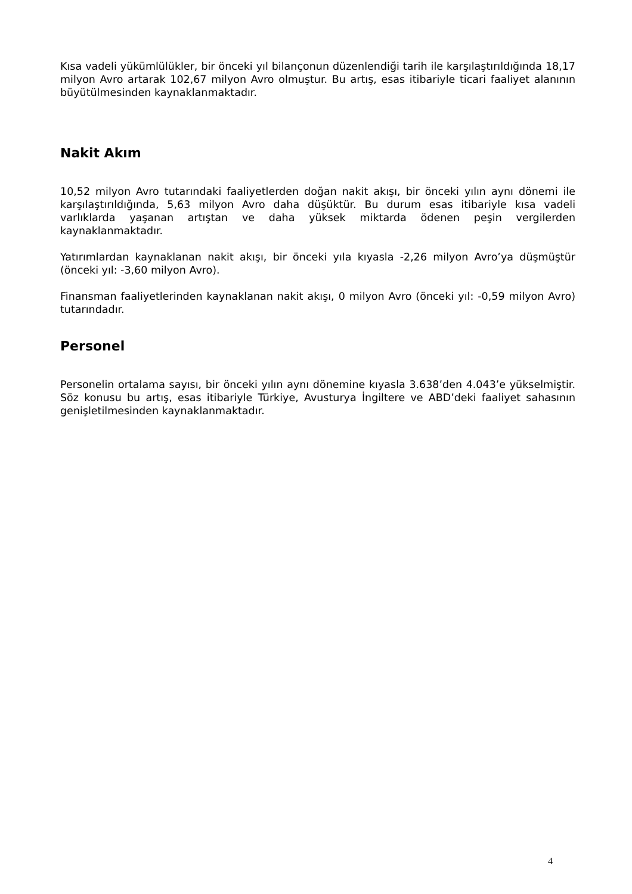Kısa vadeli yükümlülükler, bir önceki yıl bilançonun düzenlendiği tarih ile karşılaştırıldığında 18,17 milyon Avro artarak 102,67 milyon Avro olmuştur. Bu artış, esas itibariyle ticari faaliyet alanının büyütülmesinden kaynaklanmaktadır.
Nakit Akım
10,52 milyon Avro tutarındaki faaliyetlerden doğan nakit akışı, bir önceki yılın aynı dönemi ile karşılaştırıldığında, 5,63 milyon Avro daha düşüktür. Bu durum esas itibariyle kısa vadeli varlıklarda yaşanan artıştan ve daha yüksek miktarda ödenen peşin vergilerden kaynaklanmaktadır.
Yatırımlardan kaynaklanan nakit akışı, bir önceki yıla kıyasla -2,26 milyon Avro’ya düşmüştür (önceki yıl: -3,60 milyon Avro).
Finansman faaliyetlerinden kaynaklanan nakit akışı, 0 milyon Avro (önceki yıl: -0,59 milyon Avro) tutarındadır.
Personel
Personelin ortalama sayısı, bir önceki yılın aynı dönemine kıyasla 3.638’den 4.043’e yükselmiştir. Söz konusu bu artış, esas itibariyle Türkiye, Avusturya İngiltere ve ABD’deki faaliyet sahasının genişletilmesinden kaynaklanmaktadır.
4